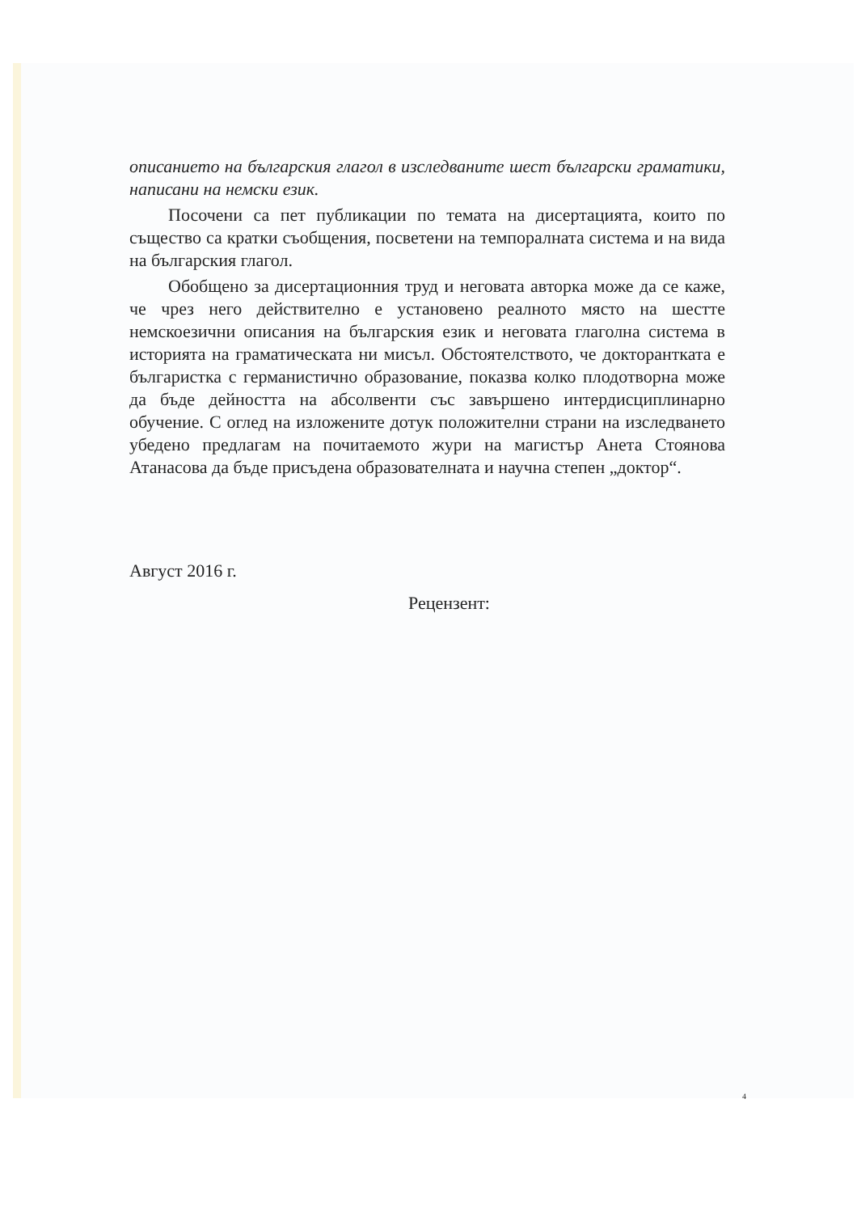описанието на българския глагол в изследваните шест български граматики, написани на немски език.
Посочени са пет публикации по темата на дисертацията, които по същество са кратки съобщения, посветени на темпоралната система и на вида на българския глагол.
Обобщено за дисертационния труд и неговата авторка може да се каже, че чрез него действително е установено реалното място на шестте немскоезични описания на българския език и неговата глаголна система в историята на граматическата ни мисъл. Обстоятелството, че докторантката е българистка с германистично образование, показва колко плодотворна може да бъде дейността на абсолвенти със завършено интердисциплинарно обучение. С оглед на изложените дотук положителни страни на изследването убедено предлагам на почитаемото жури на магистър Анета Стоянова Атанасова да бъде присъдена образователната и научна степен „доктор“.
Август 2016 г.
Рецензент:
4